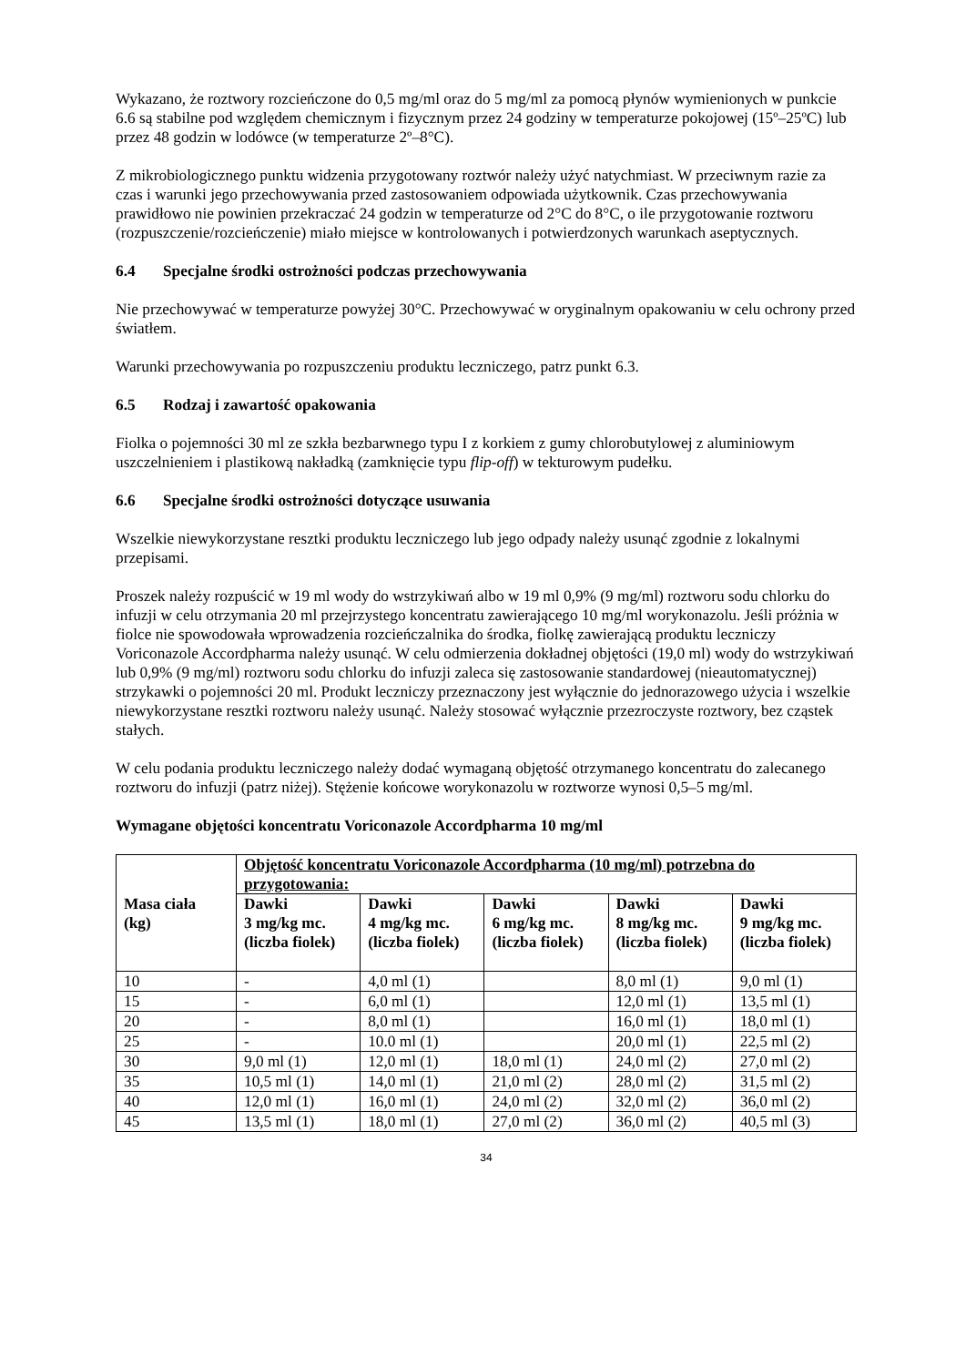Wykazano, że roztwory rozcieńczone do 0,5 mg/ml oraz do 5 mg/ml za pomocą płynów wymienionych w punkcie 6.6 są stabilne pod względem chemicznym i fizycznym przez 24 godziny w temperaturze pokojowej (15º–25ºC) lub przez 48 godzin w lodówce (w temperaturze 2º–8°C).
Z mikrobiologicznego punktu widzenia przygotowany roztwór należy użyć natychmiast. W przeciwnym razie za czas i warunki jego przechowywania przed zastosowaniem odpowiada użytkownik. Czas przechowywania prawidłowo nie powinien przekraczać 24 godzin w temperaturze od 2°C do 8°C, o ile przygotowanie roztworu (rozpuszczenie/rozcieńczenie) miało miejsce w kontrolowanych i potwierdzonych warunkach aseptycznych.
6.4 Specjalne środki ostrożności podczas przechowywania
Nie przechowywać w temperaturze powyżej 30°C. Przechowywać w oryginalnym opakowaniu w celu ochrony przed światłem.
Warunki przechowywania po rozpuszczeniu produktu leczniczego, patrz punkt 6.3.
6.5 Rodzaj i zawartość opakowania
Fiolka o pojemności 30 ml ze szkła bezbarwnego typu I z korkiem z gumy chlorobutylowej z aluminiowym uszczelnieniem i plastikową nakładką (zamknięcie typu flip-off) w tekturowym pudełku.
6.6 Specjalne środki ostrożności dotyczące usuwania
Wszelkie niewykorzystane resztki produktu leczniczego lub jego odpady należy usunąć zgodnie z lokalnymi przepisami.
Proszek należy rozpuścić w 19 ml wody do wstrzykiwań albo w 19 ml 0,9% (9 mg/ml) roztworu sodu chlorku do infuzji w celu otrzymania 20 ml przejrzystego koncentratu zawierającego 10 mg/ml worykonazolu. Jeśli próżnia w fiolce nie spowodowała wprowadzenia rozcieńczalnika do środka, fiolkę zawierającą produktu leczniczy Voriconazole Accordpharma należy usunąć. W celu odmierzenia dokładnej objętości (19,0 ml) wody do wstrzykiwań lub 0,9% (9 mg/ml) roztworu sodu chlorku do infuzji zaleca się zastosowanie standardowej (nieautomatycznej) strzykawki o pojemności 20 ml. Produkt leczniczy przeznaczony jest wyłącznie do jednorazowego użycia i wszelkie niewykorzystane resztki roztworu należy usunąć. Należy stosować wyłącznie przezroczyste roztwory, bez cząstek stałych.
W celu podania produktu leczniczego należy dodać wymaganą objętość otrzymanego koncentratu do zalecanego roztworu do infuzji (patrz niżej). Stężenie końcowe worykonazolu w roztworze wynosi 0,5–5 mg/ml.
Wymagane objętości koncentratu Voriconazole Accordpharma 10 mg/ml
| Masa ciała (kg) | Objętość koncentratu Voriconazole Accordpharma (10 mg/ml) potrzebna do przygotowania: | | | | |
| --- | --- | --- | --- | --- | --- |
| | Dawki 3 mg/kg mc. (liczba fiolek) | Dawki 4 mg/kg mc. (liczba fiolek) | Dawki 6 mg/kg mc. (liczba fiolek) | Dawki 8 mg/kg mc. (liczba fiolek) | Dawki 9 mg/kg mc. (liczba fiolek) |
| 10 | - | 4,0 ml (1) | | 8,0 ml (1) | 9,0 ml (1) |
| 15 | - | 6,0 ml (1) | | 12,0 ml (1) | 13,5 ml (1) |
| 20 | - | 8,0 ml (1) | | 16,0 ml (1) | 18,0 ml (1) |
| 25 | - | 10.0 ml (1) | | 20,0 ml (1) | 22,5 ml (2) |
| 30 | 9,0 ml (1) | 12,0 ml (1) | 18,0 ml (1) | 24,0 ml (2) | 27,0 ml (2) |
| 35 | 10,5 ml (1) | 14,0 ml (1) | 21,0 ml (2) | 28,0 ml (2) | 31,5 ml (2) |
| 40 | 12,0 ml (1) | 16,0 ml (1) | 24,0 ml (2) | 32,0 ml (2) | 36,0 ml (2) |
| 45 | 13,5 ml (1) | 18,0 ml (1) | 27,0 ml (2) | 36,0 ml (2) | 40,5 ml (3) |
34